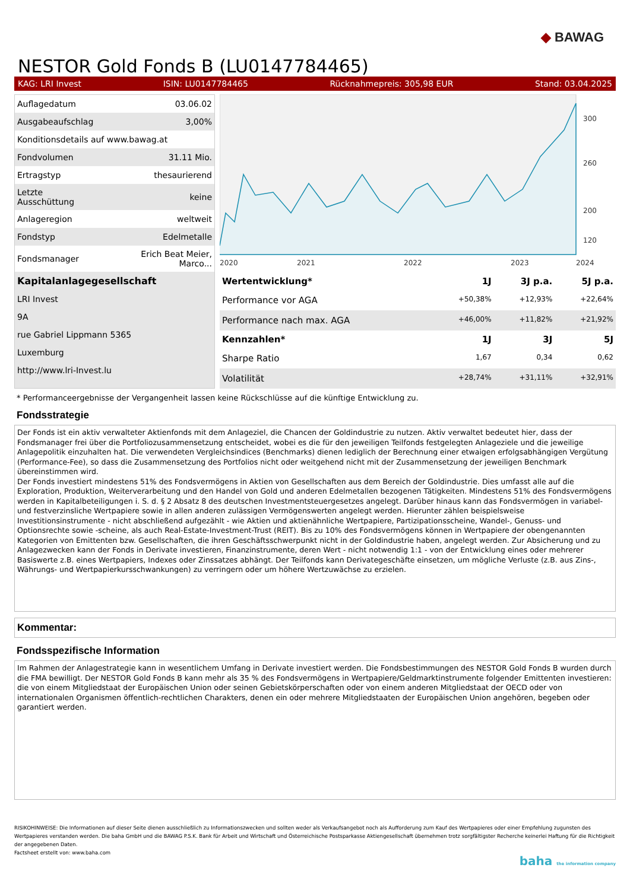◆ BAWAG
NESTOR Gold Fonds B (LU0147784465)
KAG: LRI Invest ISIN: LU0147784465 Rücknahmepreis: 305,98 EUR Stand: 03.04.2025
| Auflagedatum | 03.06.02 |
| Ausgabeaufschlag | 3,00% |
| Konditionsdetails auf www.bawag.at | |
| Fondvolumen | 31.11 Mio. |
| Ertragstyp | thesaurierend |
| Letzte Ausschüttung | keine |
| Anlageregion | weltweit |
| Fondstyp | Edelmetalle |
| Fondsmanager | Erich Beat Meier, Marco... |
| Kapitalanlagegesellschaft | |
| LRI Invest | |
| 9A | |
| rue Gabriel Lippmann 5365 | |
| Luxemburg | |
| http://www.lri-Invest.lu | |
2020
2021
2022
2023
2024
300
260
200
120
| Wertentwicklung* | 1J | 3J p.a. | 5J p.a. |
| --- | --- | --- | --- |
| Performance vor AGA | +50,38% | +12,93% | +22,64% |
| Performance nach max. AGA | +46,00% | +11,82% | +21,92% |
| Kennzahlen* | 1J | 3J | 5J |
| Sharpe Ratio | 1,67 | 0,34 | 0,62 |
| Volatilität | +28,74% | +31,11% | +32,91% |
* Performanceergebnisse der Vergangenheit lassen keine Rückschlüsse auf die künftige Entwicklung zu.
Fondsstrategie
Der Fonds ist ein aktiv verwalteter Aktienfonds mit dem Anlageziel, die Chancen der Goldindustrie zu nutzen. Aktiv verwaltet bedeutet hier, dass der Fondsmanager frei über die Portfoliozusammensetzung entscheidet, wobei es die für den jeweiligen Teilfonds festgelegten Anlageziele und die jeweilige Anlagepolitik einzuhalten hat. Die verwendeten Vergleichsindices (Benchmarks) dienen lediglich der Berechnung einer etwaigen erfolgsabhängigen Vergütung (Performance-Fee), so dass die Zusammensetzung des Portfolios nicht oder weitgehend nicht mit der Zusammensetzung der jeweiligen Benchmark übereinstimmen wird.
Der Fonds investiert mindestens 51% des Fondsvermögens in Aktien von Gesellschaften aus dem Bereich der Goldindustrie. Dies umfasst alle auf die Exploration, Produktion, Weiterverarbeitung und den Handel von Gold und anderen Edelmetallen bezogenen Tätigkeiten. Mindestens 51% des Fondsvermögens werden in Kapitalbeteiligungen i. S. d. § 2 Absatz 8 des deutschen Investmentsteuergesetzes angelegt. Darüber hinaus kann das Fondsvermögen in variabel- und festverzinsliche Wertpapiere sowie in allen anderen zulässigen Vermögenswerten angelegt werden. Hierunter zählen beispielsweise Investitionsinstrumente - nicht abschließend aufgezählt - wie Aktien und aktienähnliche Wertpapiere, Partizipationsscheine, Wandel-, Genuss- und Optionsrechte sowie -scheine, als auch Real-Estate-Investment-Trust (REIT). Bis zu 10% des Fondsvermögens können in Wertpapiere der obengenannten Kategorien von Emittenten bzw. Gesellschaften, die ihren Geschäftsschwerpunkt nicht in der Goldindustrie haben, angelegt werden. Zur Absicherung und zu Anlagezwecken kann der Fonds in Derivate investieren, Finanzinstrumente, deren Wert - nicht notwendig 1:1 - von der Entwicklung eines oder mehrerer Basiswerte z.B. eines Wertpapiers, Indexes oder Zinssatzes abhängt. Der Teilfonds kann Derivategeschäfte einsetzen, um mögliche Verluste (z.B. aus Zins-, Währungs- und Wertpapierkursschwankungen) zu verringern oder um höhere Wertzuwächse zu erzielen.
Kommentar:
Fondsspezifische Information
Im Rahmen der Anlagestrategie kann in wesentlichem Umfang in Derivate investiert werden. Die Fondsbestimmungen des NESTOR Gold Fonds B wurden durch die FMA bewilligt. Der NESTOR Gold Fonds B kann mehr als 35 % des Fondsvermögens in Wertpapiere/Geldmarktinstrumente folgender Emittenten investieren: die von einem Mitgliedstaat der Europäischen Union oder seinen Gebietskörperschaften oder von einem anderen Mitgliedstaat der OECD oder von internationalen Organismen öffentlich-rechtlichen Charakters, denen ein oder mehrere Mitgliedstaaten der Europäischen Union angehören, begeben oder garantiert werden.
RISIKOHINWEISE: Die Informationen auf dieser Seite dienen ausschließlich zu Informationszwecken und sollten weder als Verkaufsangebot noch als Aufforderung zum Kauf des Wertpapieres oder einer Empfehlung zugunsten des Wertpapieres verstanden werden. Die baha GmbH und die BAWAG P.S.K. Bank für Arbeit und Wirtschaft und Österreichische Postsparkasse Aktiengesellschaft übernehmen trotz sorgfältigster Recherche keinerlei Haftung für die Richtigkeit der angegebenen Daten.
Factsheet erstellt von: www.baha.com
baha the information company